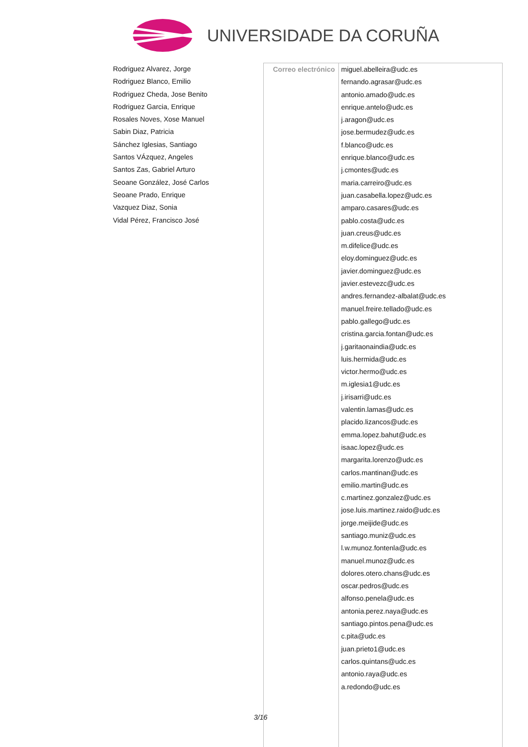UNIVERSIDADE DA CORUÑA
Rodriguez Alvarez, Jorge
Rodriguez Blanco, Emilio
Rodriguez Cheda, Jose Benito
Rodriguez Garcia, Enrique
Rosales Noves, Xose Manuel
Sabin Diaz, Patricia
Sánchez Iglesias, Santiago
Santos VÁzquez, Angeles
Santos Zas, Gabriel Arturo
Seoane González, José Carlos
Seoane Prado, Enrique
Vazquez Diaz, Sonia
Vidal Pérez, Francisco José
| Correo electrónico | miguel.abelleira@udc.es fernando.agrasar@udc.es antonio.amado@udc.es enrique.antelo@udc.es j.aragon@udc.es jose.bermudez@udc.es f.blanco@udc.es enrique.blanco@udc.es j.cmontes@udc.es maria.carreiro@udc.es juan.casabella.lopez@udc.es amparo.casares@udc.es pablo.costa@udc.es juan.creus@udc.es m.difelice@udc.es eloy.dominguez@udc.es javier.dominguez@udc.es javier.estevezc@udc.es andres.fernandez-albalat@udc.es manuel.freire.tellado@udc.es pablo.gallego@udc.es cristina.garcia.fontan@udc.es j.garitaonaindia@udc.es luis.hermida@udc.es victor.hermo@udc.es m.iglesia1@udc.es j.irisarri@udc.es valentin.lamas@udc.es placido.lizancos@udc.es emma.lopez.bahut@udc.es isaac.lopez@udc.es margarita.lorenzo@udc.es carlos.mantinan@udc.es emilio.martin@udc.es c.martinez.gonzalez@udc.es jose.luis.martinez.raido@udc.es jorge.meijide@udc.es santiago.muniz@udc.es l.w.munoz.fontenla@udc.es manuel.munoz@udc.es dolores.otero.chans@udc.es oscar.pedros@udc.es alfonso.penela@udc.es antonia.perez.naya@udc.es santiago.pintos.pena@udc.es c.pita@udc.es juan.prieto1@udc.es carlos.quintans@udc.es antonio.raya@udc.es a.redondo@udc.es |
3/16